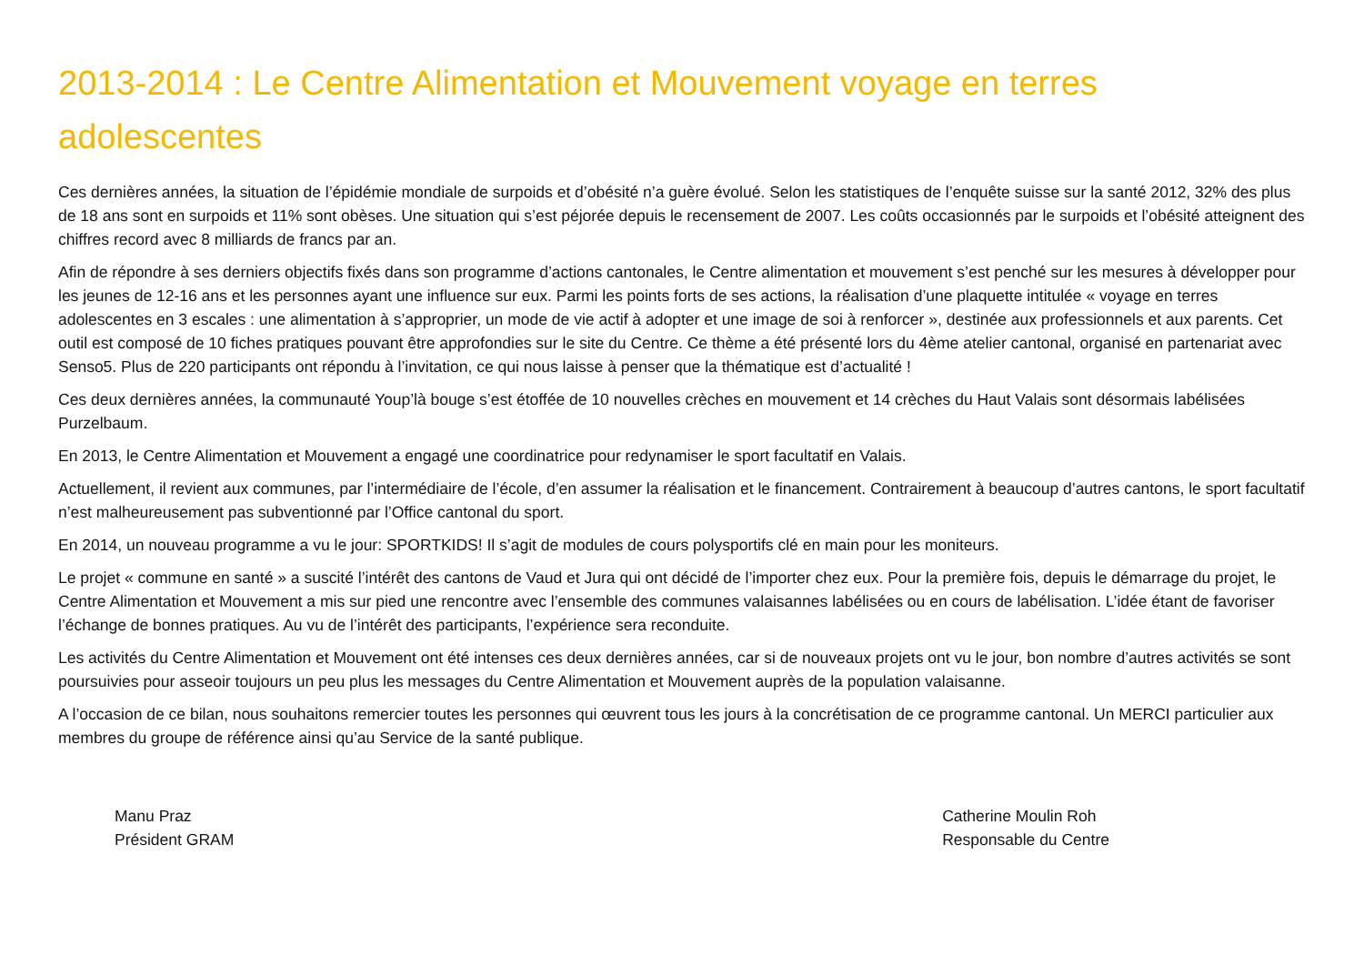2013-2014 : Le Centre Alimentation et Mouvement voyage en terres adolescentes
Ces dernières années, la situation de l’épidémie mondiale de surpoids et d’obésité n’a guère évolué. Selon les statistiques de l’enquête suisse sur la santé 2012, 32% des plus de 18 ans sont en surpoids et 11% sont obèses. Une situation qui s’est péjorée depuis le recensement de 2007. Les coûts occasionnés par le surpoids et l’obésité atteignent des chiffres record avec 8 milliards de francs par an.
Afin de répondre à ses derniers objectifs fixés dans son programme d’actions cantonales, le Centre alimentation et mouvement s’est penché sur les mesures à développer pour les jeunes de 12-16 ans et les personnes ayant une influence sur eux. Parmi les points forts de ses actions, la réalisation d’une plaquette intitulée « voyage en terres adolescentes en 3 escales : une alimentation à s’approprier, un mode de vie actif à adopter et une image de soi à renforcer », destinée aux professionnels et aux parents. Cet outil est composé de 10 fiches pratiques pouvant être approfondies sur le site du Centre. Ce thème a été présenté lors du 4ème atelier cantonal, organisé en partenariat avec Senso5. Plus de 220 participants ont répondu à l’invitation, ce qui nous laisse à penser que la thématique est d’actualité !
Ces deux dernières années, la communauté Youp’là bouge s’est étoffée de 10 nouvelles crèches en mouvement et 14 crèches du Haut Valais sont désormais labélisées Purzelbaum.
En 2013, le Centre Alimentation et Mouvement a engagé une coordinatrice pour redynamiser le sport facultatif en Valais.
Actuellement, il revient aux communes, par l’intermédiaire de l’école, d’en assumer la réalisation et le financement. Contrairement à beaucoup d’autres cantons, le sport facultatif n’est malheureusement pas subventionné par l’Office cantonal du sport.
En 2014, un nouveau programme a vu le jour: SPORTKIDS! Il s’agit de modules de cours polysportifs clé en main pour les moniteurs.
Le projet « commune en santé » a suscité l’intérêt des cantons de Vaud et Jura qui ont décidé de l’importer chez eux. Pour la première fois, depuis le démarrage du projet, le Centre Alimentation et Mouvement a mis sur pied une rencontre avec l’ensemble des communes valaisannes labélisées ou en cours de labélisation. L’idée étant de favoriser l’échange de bonnes pratiques. Au vu de l’intérêt des participants, l’expérience sera reconduite.
Les activités du Centre Alimentation et Mouvement ont été intenses ces deux dernières années, car si de nouveaux projets ont vu le jour, bon nombre d’autres activités se sont poursuivies pour asseoir toujours un peu plus les messages du Centre Alimentation et Mouvement auprès de la population valaisanne.
A l’occasion de ce bilan, nous souhaitons remercier toutes les personnes qui œuvrent tous les jours à la concrétisation de ce programme cantonal. Un MERCI particulier aux membres du groupe de référence ainsi qu’au Service de la santé publique.
Manu Praz
Président GRAM
Catherine Moulin Roh
Responsable du Centre